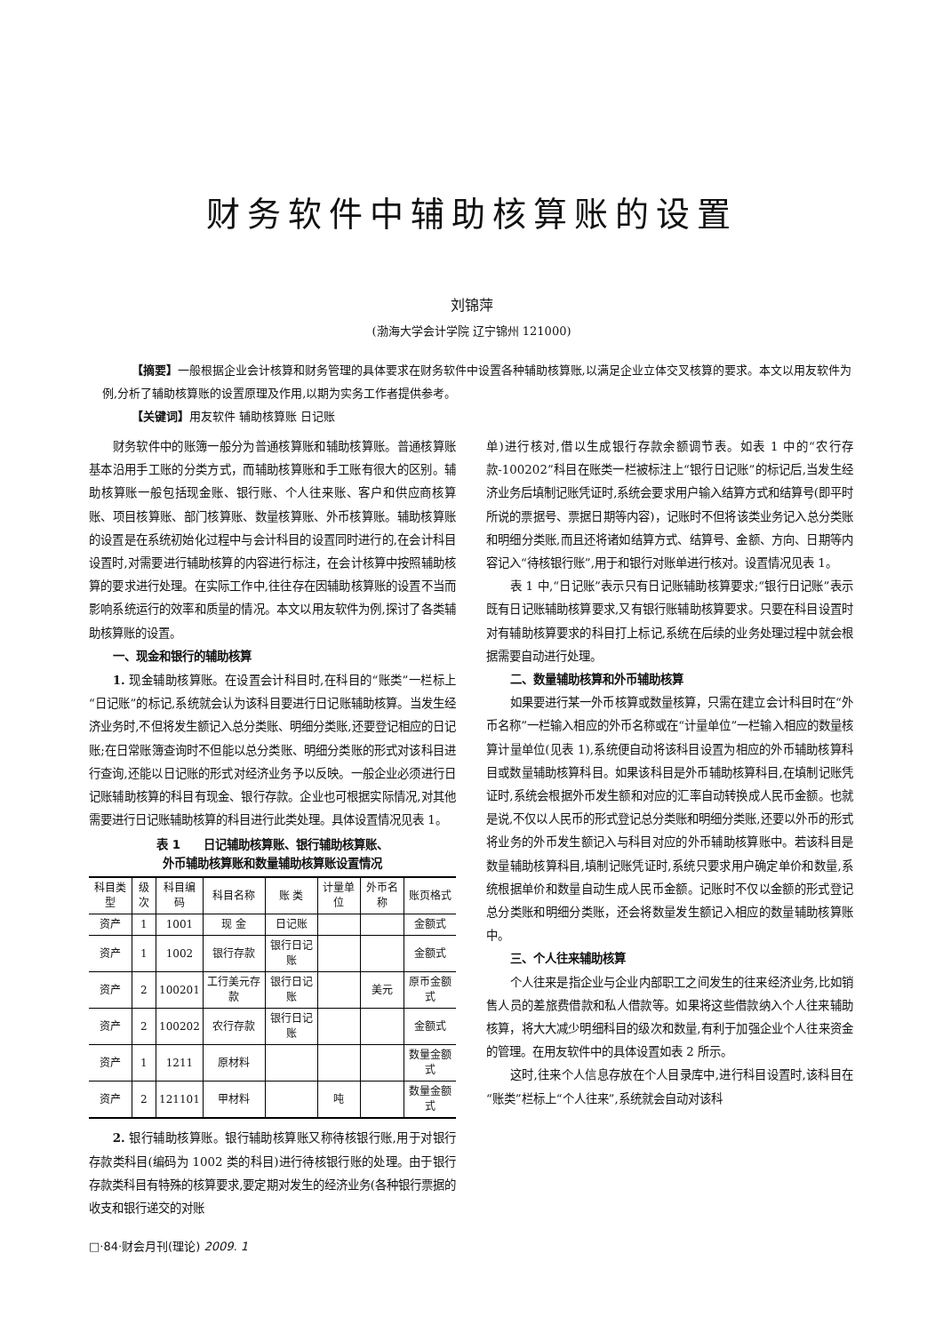财务软件中辅助核算账的设置
刘锦萍
(渤海大学会计学院 辽宁锦州 121000)
【摘要】一般根据企业会计核算和财务管理的具体要求在财务软件中设置各种辅助核算账,以满足企业立体交叉核算的要求。本文以用友软件为例,分析了辅助核算账的设置原理及作用,以期为实务工作者提供参考。
【关键词】用友软件 辅助核算账 日记账
财务软件中的账簿一般分为普通核算账和辅助核算账。普通核算账基本沿用手工账的分类方式，而辅助核算账和手工账有很大的区别。辅助核算账一般包括现金账、银行账、个人往来账、客户和供应商核算账、项目核算账、部门核算账、数量核算账、外币核算账。辅助核算账的设置是在系统初始化过程中与会计科目的设置同时进行的,在会计科目设置时,对需要进行辅助核算的内容进行标注，在会计核算中按照辅助核算的要求进行处理。在实际工作中,往往存在因辅助核算账的设置不当而影响系统运行的效率和质量的情况。本文以用友软件为例,探讨了各类辅助核算账的设置。
一、现金和银行的辅助核算
1. 现金辅助核算账。在设置会计科目时,在科目的“账类”一栏标上“日记账”的标记,系统就会认为该科目要进行日记账辅助核算。当发生经济业务时,不但将发生额记入总分类账、明细分类账,还要登记相应的日记账;在日常账簿查询时不但能以总分类账、明细分类账的形式对该科目进行查询,还能以日记账的形式对经济业务予以反映。一般企业必须进行日记账辅助核算的科目有现金、银行存款。企业也可根据实际情况,对其他需要进行日记账辅助核算的科目进行此类处理。具体设置情况见表 1。
表 1　　日记辅助核算账、银行辅助核算账、
外币辅助核算账和数量辅助核算账设置情况
| 科目类型 | 级次 | 科目编码 | 科目名称 | 账 类 | 计量单位 | 外币名称 | 账页格式 |
| --- | --- | --- | --- | --- | --- | --- | --- |
| 资产 | 1 | 1001 | 现 金 | 日记账 | | | 金额式 |
| 资产 | 1 | 1002 | 银行存款 | 银行日记账 | | | 金额式 |
| 资产 | 2 | 100201 | 工行美元存款 | 银行日记账 | | 美元 | 原币金额式 |
| 资产 | 2 | 100202 | 农行存款 | 银行日记账 | | | 金额式 |
| 资产 | 1 | 1211 | 原材料 | | | | 数量金额式 |
| 资产 | 2 | 121101 | 甲材料 | | 吨 | | 数量金额式 |
2. 银行辅助核算账。银行辅助核算账又称待核银行账,用于对银行存款类科目(编码为 1002 类的科目)进行待核银行账的处理。由于银行存款类科目有特殊的核算要求,要定期对发生的经济业务(各种银行票据的收支和银行递交的对账
单)进行核对,借以生成银行存款余额调节表。如表 1 中的“农行存款-100202”科目在账类一栏被标注上“银行日记账”的标记后,当发生经济业务后填制记账凭证时,系统会要求用户输入结算方式和结算号(即平时所说的票据号、票据日期等内容)，记账时不但将该类业务记入总分类账和明细分类账,而且还将诸如结算方式、结算号、金额、方向、日期等内容记入“待核银行账”,用于和银行对账单进行核对。设置情况见表 1。
表 1 中,“日记账”表示只有日记账辅助核算要求;“银行日记账”表示既有日记账辅助核算要求,又有银行账辅助核算要求。只要在科目设置时对有辅助核算要求的科目打上标记,系统在后续的业务处理过程中就会根据需要自动进行处理。
二、数量辅助核算和外币辅助核算
如果要进行某一外币核算或数量核算，只需在建立会计科目时在“外币名称”一栏输入相应的外币名称或在“计量单位”一栏输入相应的数量核算计量单位(见表 1),系统便自动将该科目设置为相应的外币辅助核算科目或数量辅助核算科目。如果该科目是外币辅助核算科目,在填制记账凭证时,系统会根据外币发生额和对应的汇率自动转换成人民币金额。也就是说,不仅以人民币的形式登记总分类账和明细分类账,还要以外币的形式将业务的外币发生额记入与科目对应的外币辅助核算账中。若该科目是数量辅助核算科目,填制记账凭证时,系统只要求用户确定单价和数量,系统根据单价和数量自动生成人民币金额。记账时不仅以金额的形式登记总分类账和明细分类账，还会将数量发生额记入相应的数量辅助核算账中。
三、个人往来辅助核算
个人往来是指企业与企业内部职工之间发生的往来经济业务,比如销售人员的差旅费借款和私人借款等。如果将这些借款纳入个人往来辅助核算，将大大减少明细科目的级次和数量,有利于加强企业个人往来资金的管理。在用友软件中的具体设置如表 2 所示。
这时,往来个人信息存放在个人目录库中,进行科目设置时,该科目在“账类”栏标上“个人往来”,系统就会自动对该科
□·84·财会月刊(理论) 2009. 1